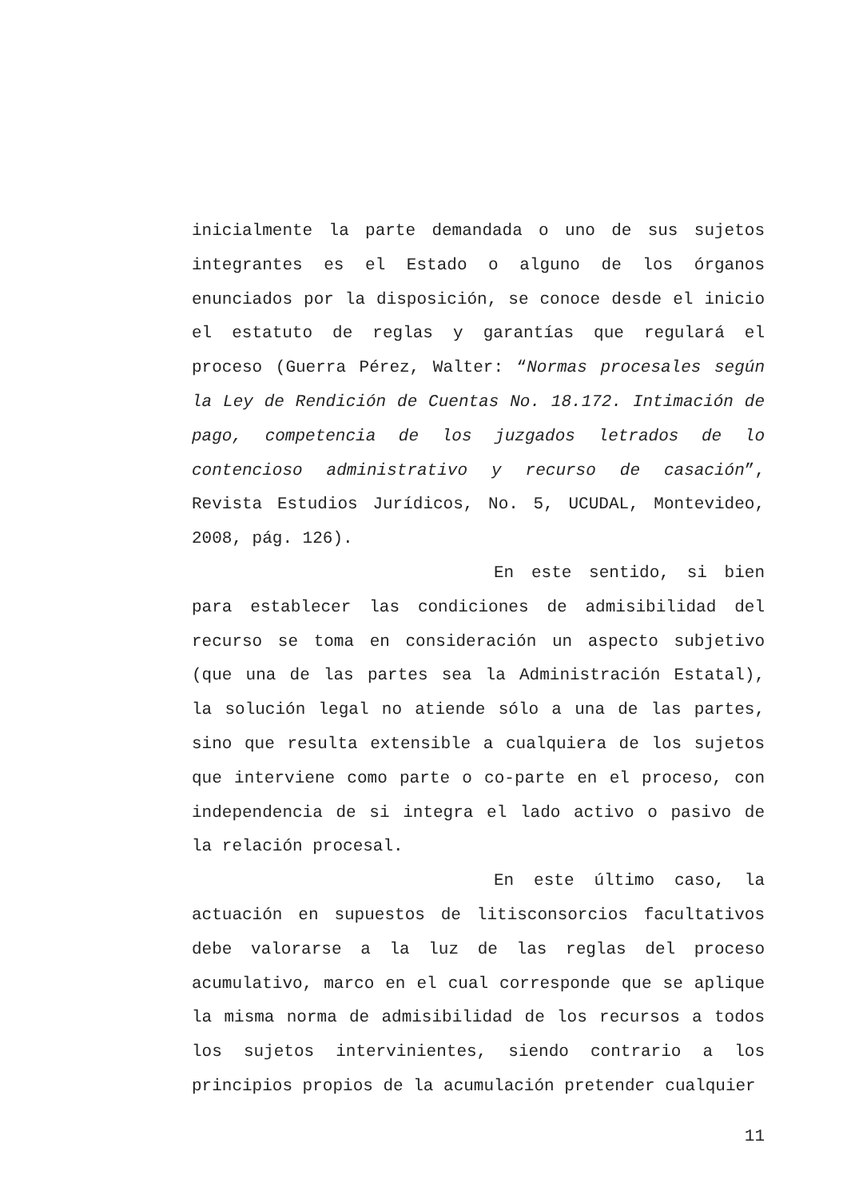inicialmente la parte demandada o uno de sus sujetos integrantes es el Estado o alguno de los órganos enunciados por la disposición, se conoce desde el inicio el estatuto de reglas y garantías que regulará el proceso (Guerra Pérez, Walter: “Normas procesales según la Ley de Rendición de Cuentas No. 18.172. Intimación de pago, competencia de los juzgados letrados de lo contencioso administrativo y recurso de casación”, Revista Estudios Jurídicos, No. 5, UCUDAL, Montevideo, 2008, pág. 126).
En este sentido, si bien para establecer las condiciones de admisibilidad del recurso se toma en consideración un aspecto subjetivo (que una de las partes sea la Administración Estatal), la solución legal no atiende sólo a una de las partes, sino que resulta extensible a cualquiera de los sujetos que interviene como parte o co-parte en el proceso, con independencia de si integra el lado activo o pasivo de la relación procesal.
En este último caso, la actuación en supuestos de litisconsorcios facultativos debe valorarse a la luz de las reglas del proceso acumulativo, marco en el cual corresponde que se aplique la misma norma de admisibilidad de los recursos a todos los sujetos intervinientes, siendo contrario a los principios propios de la acumulación pretender cualquier
11